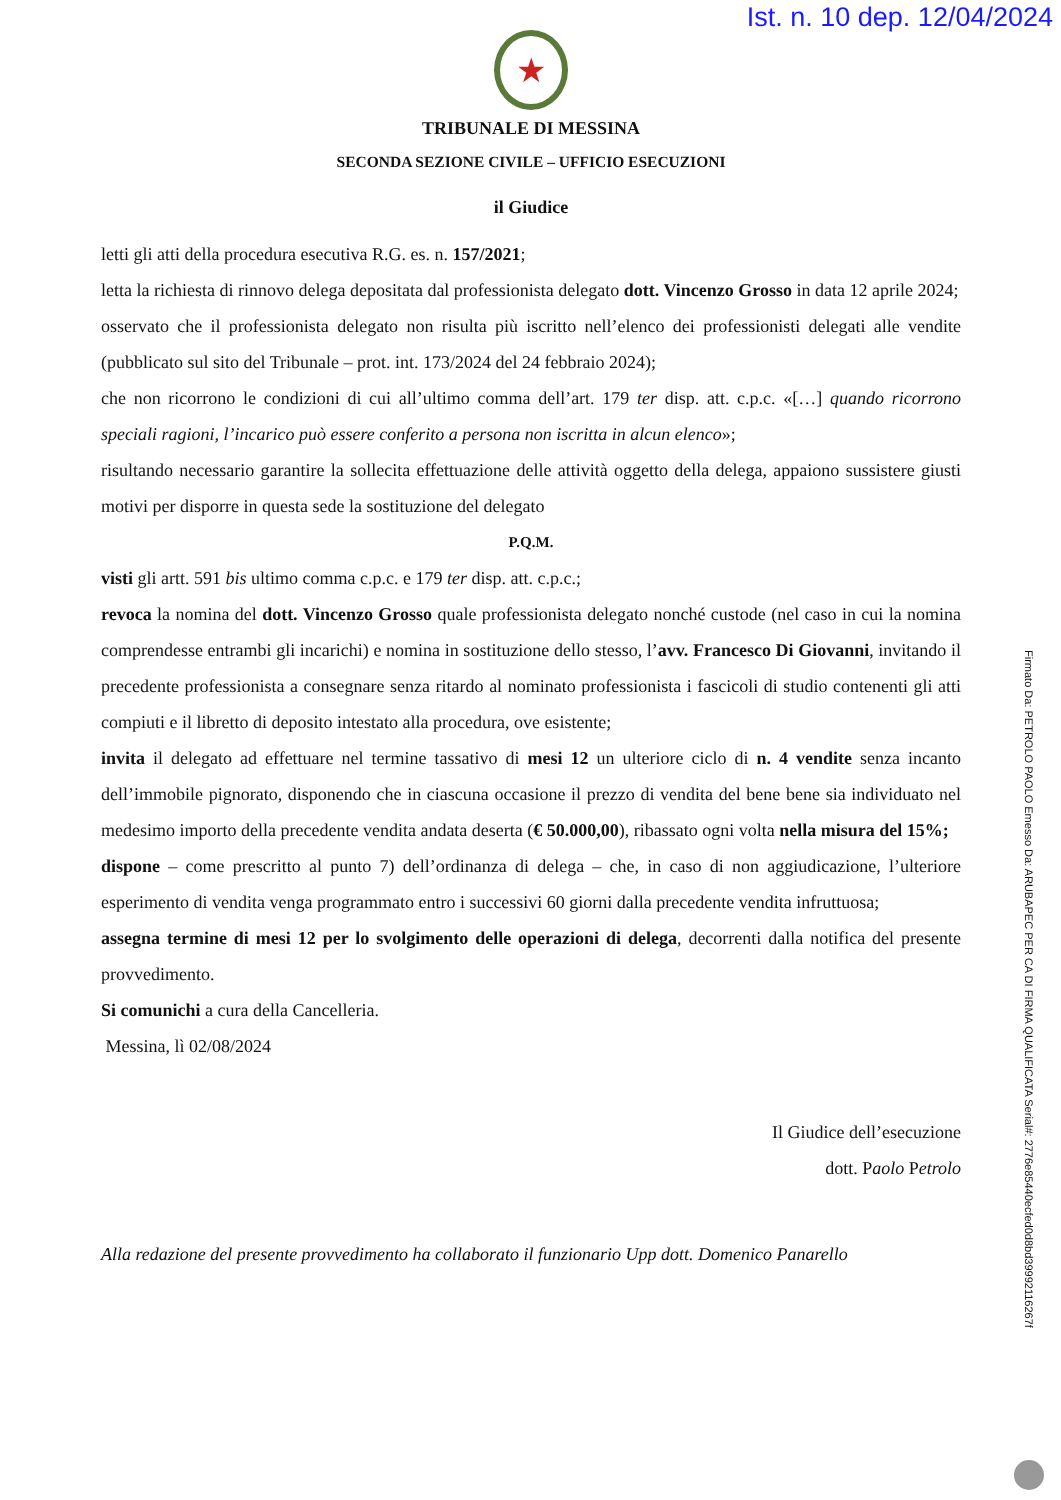Ist. n. 10 dep. 12/04/2024
★
TRIBUNALE DI MESSINA
SECONDA SEZIONE CIVILE – UFFICIO ESECUZIONI
il Giudice
letti gli atti della procedura esecutiva R.G. es. n. 157/2021;
letta la richiesta di rinnovo delega depositata dal professionista delegato dott. Vincenzo Grosso in data 12 aprile 2024;
osservato che il professionista delegato non risulta più iscritto nell’elenco dei professionisti delegati alle vendite (pubblicato sul sito del Tribunale – prot. int. 173/2024 del 24 febbraio 2024);
che non ricorrono le condizioni di cui all’ultimo comma dell’art. 179 ter disp. att. c.p.c. «[…] quando ricorrono speciali ragioni, l’incarico può essere conferito a persona non iscritta in alcun elenco»;
risultando necessario garantire la sollecita effettuazione delle attività oggetto della delega, appaiono sussistere giusti motivi per disporre in questa sede la sostituzione del delegato
P.Q.M.
visti gli artt. 591 bis ultimo comma c.p.c. e 179 ter disp. att. c.p.c.;
revoca la nomina del dott. Vincenzo Grosso quale professionista delegato nonché custode (nel caso in cui la nomina comprendesse entrambi gli incarichi) e nomina in sostituzione dello stesso, l’avv. Francesco Di Giovanni, invitando il precedente professionista a consegnare senza ritardo al nominato professionista i fascicoli di studio contenenti gli atti compiuti e il libretto di deposito intestato alla procedura, ove esistente;
invita il delegato ad effettuare nel termine tassativo di mesi 12 un ulteriore ciclo di n. 4 vendite senza incanto dell’immobile pignorato, disponendo che in ciascuna occasione il prezzo di vendita del bene bene sia individuato nel medesimo importo della precedente vendita andata deserta (€ 50.000,00), ribassato ogni volta nella misura del 15%;
dispone – come prescritto al punto 7) dell’ordinanza di delega – che, in caso di non aggiudicazione, l’ulteriore esperimento di vendita venga programmato entro i successivi 60 giorni dalla precedente vendita infruttuosa;
assegna termine di mesi 12 per lo svolgimento delle operazioni di delega, decorrenti dalla notifica del presente provvedimento.
Si comunichi a cura della Cancelleria.
Messina, lì 02/08/2024
Il Giudice dell’esecuzione
dott. Paolo Petrolo
Alla redazione del presente provvedimento ha collaborato il funzionario Upp dott. Domenico Panarello
Firmato Da: PETROLO PAOLO Emesso Da: ARUBAPEC PER CA DI FIRMA QUALIFICATA Serial#: 2776e85440ecfed0d8bd399921162​67f